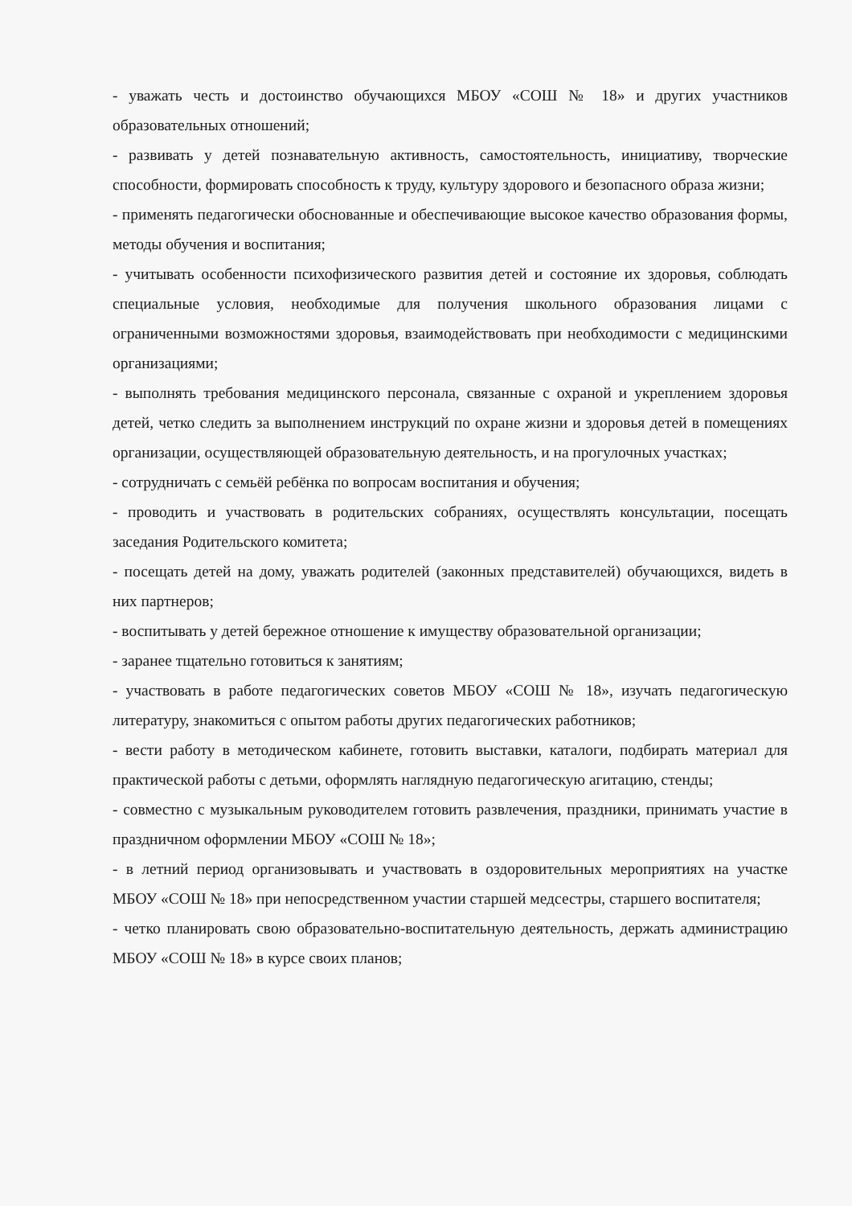- уважать честь и достоинство обучающихся МБОУ «СОШ № 18» и других участников образовательных отношений;
- развивать у детей познавательную активность, самостоятельность, инициативу, творческие способности, формировать способность к труду, культуру здорового и безопасного образа жизни;
- применять педагогически обоснованные и обеспечивающие высокое качество образования формы, методы обучения и воспитания;
- учитывать особенности психофизического развития детей и состояние их здоровья, соблюдать специальные условия, необходимые для получения школьного образования лицами с ограниченными возможностями здоровья, взаимодействовать при необходимости с медицинскими организациями;
- выполнять требования медицинского персонала, связанные с охраной и укреплением здоровья детей, четко следить за выполнением инструкций по охране жизни и здоровья детей в помещениях организации, осуществляющей образовательную деятельность, и на прогулочных участках;
- сотрудничать с семьёй ребёнка по вопросам воспитания и обучения;
- проводить и участвовать в родительских собраниях, осуществлять консультации, посещать заседания Родительского комитета;
- посещать детей на дому, уважать родителей (законных представителей) обучающихся, видеть в них партнеров;
- воспитывать у детей бережное отношение к имуществу образовательной организации;
- заранее тщательно готовиться к занятиям;
- участвовать в работе педагогических советов МБОУ «СОШ № 18», изучать педагогическую литературу, знакомиться с опытом работы других педагогических работников;
- вести работу в методическом кабинете, готовить выставки, каталоги, подбирать материал для практической работы с детьми, оформлять наглядную педагогическую агитацию, стенды;
- совместно с музыкальным руководителем готовить развлечения, праздники, принимать участие в праздничном оформлении МБОУ «СОШ № 18»;
- в летний период организовывать и участвовать в оздоровительных мероприятиях на участке МБОУ «СОШ № 18» при непосредственном участии старшей медсестры, старшего воспитателя;
- четко планировать свою образовательно-воспитательную деятельность, держать администрацию МБОУ «СОШ № 18» в курсе своих планов;